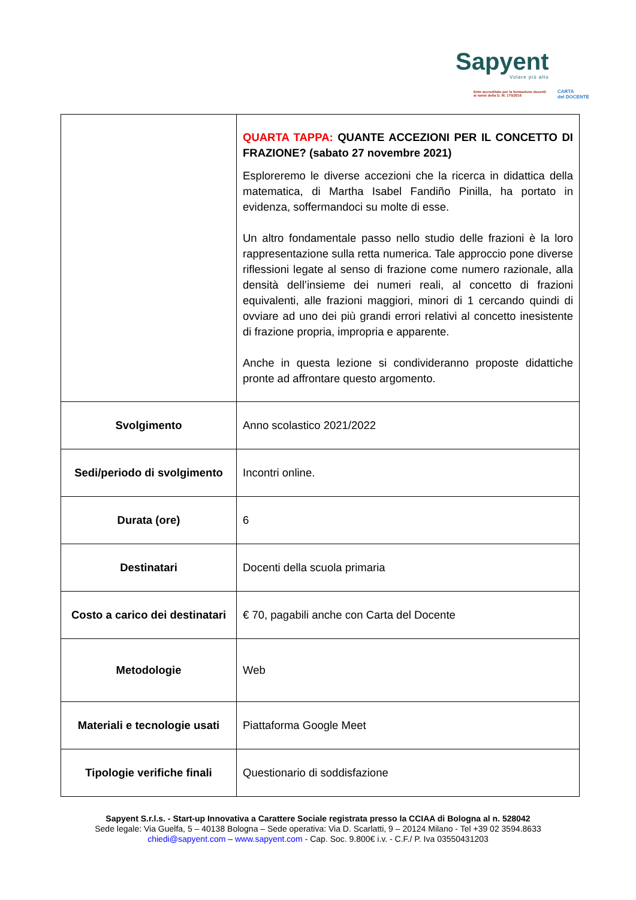Sapyent
Volare più alto
Ente accreditato per la formazione docenti
ai sensi della D. M. 170/2016
CARTA
del DOCENTE
| | QUARTA TAPPA: QUANTE ACCEZIONI PER IL CONCETTO DI FRAZIONE? (sabato 27 novembre 2021) Esploreremo le diverse accezioni che la ricerca in didattica della matematica, di Martha Isabel Fandiño Pinilla, ha portato in evidenza, soffermandoci su molte di esse. Un altro fondamentale passo nello studio delle frazioni è la loro rappresentazione sulla retta numerica. Tale approccio pone diverse riflessioni legate al senso di frazione come numero razionale, alla densità dell’insieme dei numeri reali, al concetto di frazioni equivalenti, alle frazioni maggiori, minori di 1 cercando quindi di ovviare ad uno dei più grandi errori relativi al concetto inesistente di frazione propria, impropria e apparente. Anche in questa lezione si condivideranno proposte didattiche pronte ad affrontare questo argomento. |
| Svolgimento | Anno scolastico 2021/2022 |
| Sedi/periodo di svolgimento | Incontri online. |
| Durata (ore) | 6 |
| Destinatari | Docenti della scuola primaria |
| Costo a carico dei destinatari | € 70, pagabili anche con Carta del Docente |
| Metodologie | Web |
| Materiali e tecnologie usati | Piattaforma Google Meet |
| Tipologie verifiche finali | Questionario di soddisfazione |
Sapyent S.r.l.s. - Start-up Innovativa a Carattere Sociale registrata presso la CCIAA di Bologna al n. 528042
Sede legale: Via Guelfa, 5 – 40138 Bologna – Sede operativa: Via D. Scarlatti, 9 – 20124 Milano - Tel +39 02 3594.8633
chiedi@sapyent.com – www.sapyent.com - Cap. Soc. 9.800€ i.v. - C.F./ P. Iva 03550431203